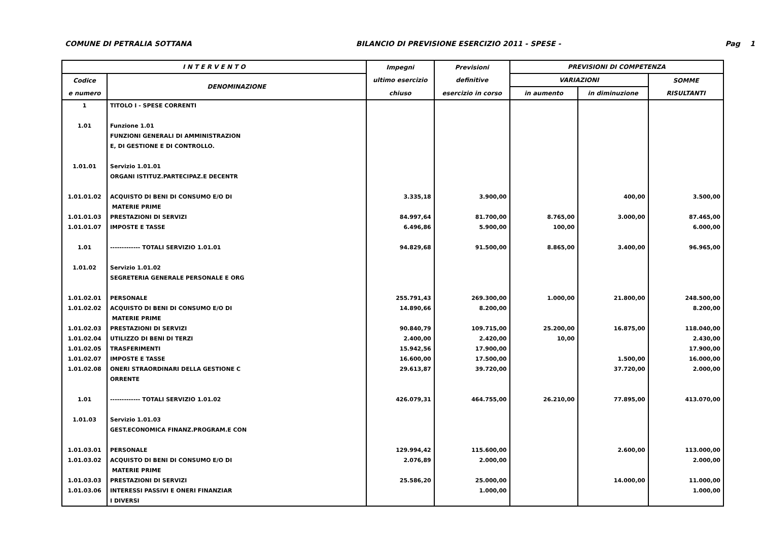COMUNE DI PETRALIA SOTTANA BILANCIO DI PREVISIONE ESERCIZIO 2011 - SPESE - Pag 1
| I N T E R V E N T O | | Impegni | Previsioni | PREVISIONI DI COMPETENZA | | |
| --- | --- | --- | --- | --- | --- | --- |
| Codice | DENOMINAZIONE | ultimo esercizio | definitive | VARIAZIONI | | SOMME |
| e numero | | chiuso | esercizio in corso | in aumento | in diminuzione | RISULTANTI |
| 1 | TITOLO I - SPESE CORRENTI | | | | | |
| 1.01 | Funzione 1.01 | | | | | |
| | FUNZIONI GENERALI DI AMMINISTRAZION | | | | | |
| | E, DI GESTIONE E DI CONTROLLO. | | | | | |
| 1.01.01 | Servizio 1.01.01 | | | | | |
| | ORGANI ISTITUZ.PARTECIPAZ.E DECENTR | | | | | |
| 1.01.01.02 | ACQUISTO DI BENI DI CONSUMO E/O DI | 3.335,18 | 3.900,00 | | 400,00 | 3.500,00 |
| | MATERIE PRIME | | | | | |
| 1.01.01.03 | PRESTAZIONI DI SERVIZI | 84.997,64 | 81.700,00 | 8.765,00 | 3.000,00 | 87.465,00 |
| 1.01.01.07 | IMPOSTE E TASSE | 6.496,86 | 5.900,00 | 100,00 | | 6.000,00 |
| 1.01 | ------------- TOTALI SERVIZIO 1.01.01 | 94.829,68 | 91.500,00 | 8.865,00 | 3.400,00 | 96.965,00 |
| 1.01.02 | Servizio 1.01.02 | | | | | |
| | SEGRETERIA GENERALE PERSONALE E ORG | | | | | |
| 1.01.02.01 | PERSONALE | 255.791,43 | 269.300,00 | 1.000,00 | 21.800,00 | 248.500,00 |
| 1.01.02.02 | ACQUISTO DI BENI DI CONSUMO E/O DI | 14.890,66 | 8.200,00 | | | 8.200,00 |
| | MATERIE PRIME | | | | | |
| 1.01.02.03 | PRESTAZIONI DI SERVIZI | 90.840,79 | 109.715,00 | 25.200,00 | 16.875,00 | 118.040,00 |
| 1.01.02.04 | UTILIZZO DI BENI DI TERZI | 2.400,00 | 2.420,00 | 10,00 | | 2.430,00 |
| 1.01.02.05 | TRASFERIMENTI | 15.942,56 | 17.900,00 | | | 17.900,00 |
| 1.01.02.07 | IMPOSTE E TASSE | 16.600,00 | 17.500,00 | | 1.500,00 | 16.000,00 |
| 1.01.02.08 | ONERI STRAORDINARI DELLA GESTIONE C | 29.613,87 | 39.720,00 | | 37.720,00 | 2.000,00 |
| | ORRENTE | | | | | |
| 1.01 | ------------- TOTALI SERVIZIO 1.01.02 | 426.079,31 | 464.755,00 | 26.210,00 | 77.895,00 | 413.070,00 |
| 1.01.03 | Servizio 1.01.03 | | | | | |
| | GEST.ECONOMICA FINANZ.PROGRAM.E CON | | | | | |
| 1.01.03.01 | PERSONALE | 129.994,42 | 115.600,00 | | 2.600,00 | 113.000,00 |
| 1.01.03.02 | ACQUISTO DI BENI DI CONSUMO E/O DI | 2.076,89 | 2.000,00 | | | 2.000,00 |
| | MATERIE PRIME | | | | | |
| 1.01.03.03 | PRESTAZIONI DI SERVIZI | 25.586,20 | 25.000,00 | | 14.000,00 | 11.000,00 |
| 1.01.03.06 | INTERESSI PASSIVI E ONERI FINANZIAR | | 1.000,00 | | | 1.000,00 |
| | I DIVERSI | | | | | |